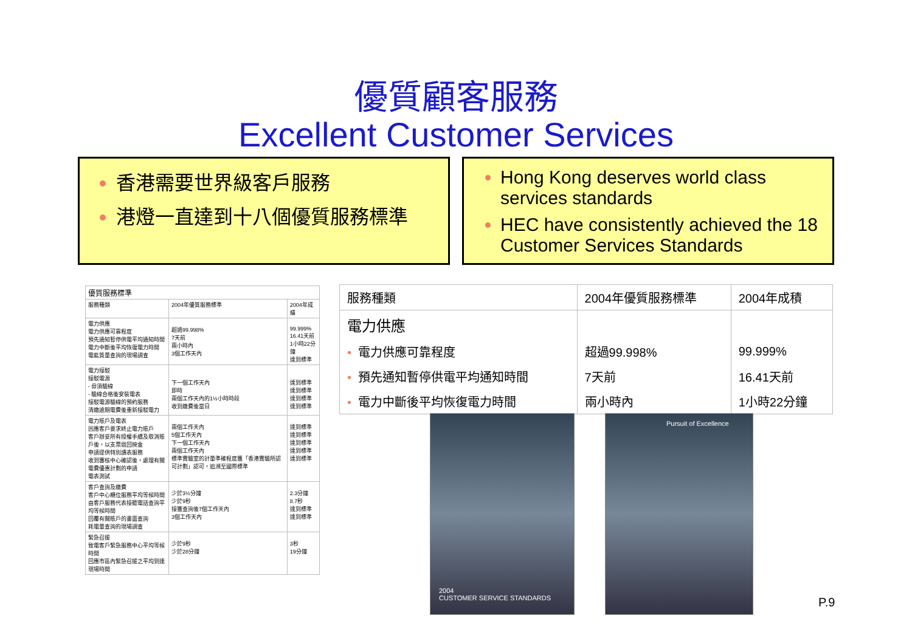優質顧客服務
Excellent Customer Services
香港需要世界級客戶服務
港燈一直達到十八個優質服務標準
Hong Kong deserves world class services standards
HEC have consistently achieved the 18 Customer Services Standards
| 優質服務標準 | | |
| --- | --- | --- |
| 服務種類 | 2004年優質服務標準 | 2004年成績 |
| 電力供應 電力供應可靠程度 預先通知暫停供電平均通知時間 電力中斷後平均恢復電力時間 電能質量查詢的現場調查 | 超過99.998% 7天前 兩小時內 3個工作天內 | 99.999% 16.41天前 1小時22分鐘 達到標準 |
| 電力接駁 接駁電源 - 毋須驗線 - 驗線合格後安裝電表 接駁電源驗線的預約服務 清繳逾期電費後重新接駁電力 | 下一個工作天內 即時 兩個工作天內的1½小時時段 收到繳費後當日 | 達到標準 達到標準 達到標準 達到標準 |
| 電力賬戶及電表 因應客戶要求終止電力賬戶 客戶辦妥所有授權手續及取消賬戶後，以支票退回按金 申請提供特別讀表服務 收到審核中心確認後，處理有關電費優惠計劃的申請 電表測試 | 兩個工作天內 5個工作天內 下一個工作天內 兩個工作天內 標準實驗室的計量準確程度獲「香港實驗所認可計劃」認可，追溯至國際標準 | 達到標準 達到標準 達到標準 達到標準 達到標準 |
| 客戶查詢及繳費 客戶中心櫃位服務平均等候時間 由客戶服務代表接聽電話查詢平均等候時間 回覆有關賬戶的書面查詢 耗電量查詢的現場調查 | 少於3½分鐘 少於9秒 接獲查詢後7個工作天內 3個工作天內 | 2.3分鐘 8.7秒 達到標準 達到標準 |
| 緊急召援 致電客戶緊急服務中心平均等候時間 回應市區內緊急召援之平均到達現場時間 | 少於9秒 少於28分鐘 | 3秒 19分鐘 |
| 服務種類 | 2004年優質服務標準 | 2004年成積 |
| --- | --- | --- |
| 電力供應 | | |
| • 電力供應可靠程度 | 超過99.998% | 99.999% |
| • 預先通知暫停供電平均通知時間 | 7天前 | 16.41天前 |
| • 電力中斷後平均恢復電力時間 | 兩小時內 | 1小時22分鐘 |
2004
CUSTOMER SERVICE STANDARDS
Pursuit of Excellence
P.9